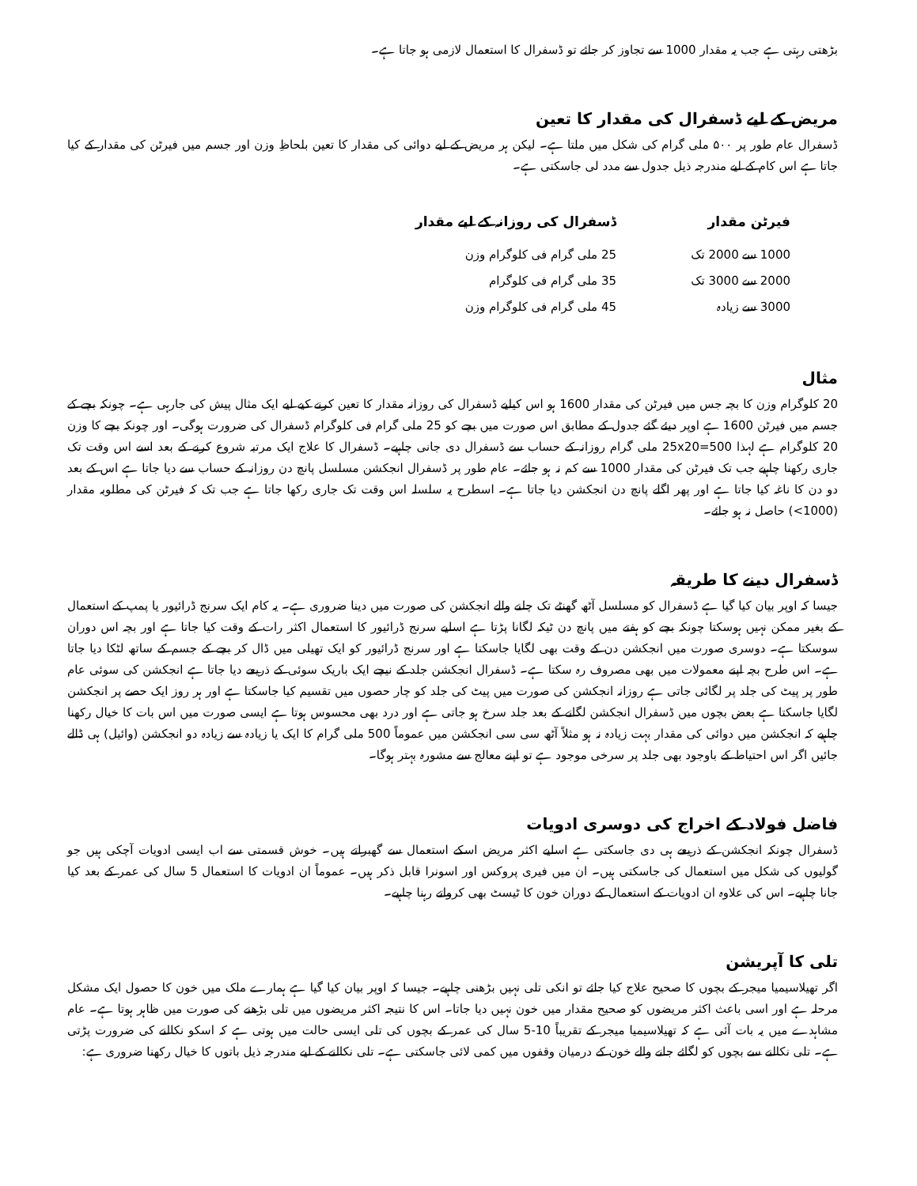بڑھتی رہتی ہے جب یہ مقدار 1000 سے تجاوز کر جائے تو ڈسفرال کا استعمال لازمی ہو جاتا ہے۔
مریض کے لیے ڈسفرال کی مقدار کا تعین
ڈسفرال عام طور پر ۵۰۰ ملی گرام کی شکل میں ملتا ہے۔ لیکن ہر مریض کے لیے دوائی کی مقدار کا تعین بلحاظِ وزن اور جسم میں فیرٹن کی مقدار کے کیا جاتا ہے اس کام کے لیے مندرجہ ذیل جدول سے مدد لی جاسکتی ہے۔
| فیرٹن مقدار | ڈسفرال کی روزانہ کے لیے مقدار |
| --- | --- |
| 1000 سے 2000 تک | 25 ملی گرام فی کلوگرام وزن |
| 2000 سے 3000 تک | 35 ملی گرام فی کلوگرام |
| 3000 سے زیادہ | 45 ملی گرام فی کلوگرام وزن |
مثال
20 کلوگرام وزن کا بچہ جس میں فیرٹن کی مقدار 1600 ہو اس کیلیے ڈسفرال کی روزانہ مقدار کا تعین کرنے کیے لیے ایک مثال پیش کی جارہی ہے۔ چونکہ بچے کے جسم میں فیرٹن 1600 ہے اوپر دیئے گئے جدول کے مطابق اس صورت میں بچے کو 25 ملی گرام فی کلوگرام ڈسفرال کی ضرورت ہوگی۔ اور چونکہ بچے کا وزن 20 کلوگرام ہے لہذا 25x20=500 ملی گرام روزانہ کے حساب سے ڈسفرال دی جانی چاہیے۔ ڈسفرال کا علاج ایک مرتبہ شروع کرنے کے بعد اسے اس وقت تک جاری رکھنا چاہیے جب تک فیرٹن کی مقدار 1000 سے کم نہ ہو جائے۔ عام طور پر ڈسفرال انجکشن مسلسل پانچ دن روزانہ کے حساب سے دیا جاتا ہے اس کے بعد دو دن کا ناغہ کیا جاتا ہے اور پھر اگلے پانچ دن انجکشن دیا جاتا ہے۔ اسطرح یہ سلسلہ اس وقت تک جاری رکھا جاتا ہے جب تک کہ فیرٹن کی مطلوبہ مقدار (1000>) حاصل نہ ہو جائے۔
ڈسفرال دینے کا طریقہ
جیسا کہ اوپر بیان کیا گیا ہے ڈسفرال کو مسلسل آٹھ گھنٹے تک چلنے والے انجکشن کی صورت میں دینا ضروری ہے۔ یہ کام ایک سرنج ڈرائیور یا پمپ کے استعمال کے بغیر ممکن نہیں ہوسکتا چونکہ بچے کو ہفتے میں پانچ دن ٹیکہ لگانا پڑتا ہے اسلیے سرنج ڈرائیور کا استعمال اکثر رات کے وقت کیا جاتا ہے اور بچہ اس دوران سوسکتا ہے۔ دوسری صورت میں انجکشن دن کے وقت بھی لگایا جاسکتا ہے اور سرنج ڈرائیور کو ایک تھیلی میں ڈال کر بچے کے جسم کے ساتھ لٹکا دیا جاتا ہے۔ اس طرح بچہ اپنے معمولات میں بھی مصروف رہ سکتا ہے۔ ڈسفرال انجکشن جلد کے نیچے ایک باریک سوئی کے ذریعے دیا جاتا ہے انجکشن کی سوئی عام طور پر پیٹ کی جلد پر لگائی جاتی ہے روزانہ انجکشن کی صورت میں پیٹ کی جلد کو چار حصوں میں تقسیم کیا جاسکتا ہے اور ہر روز ایک حصے پر انجکشن لگایا جاسکتا ہے بعض بچوں میں ڈسفرال انجکشن لگانے کے بعد جلد سرخ ہو جاتی ہے اور درد بھی محسوس ہوتا ہے ایسی صورت میں اس بات کا خیال رکھنا چاہیے کہ انجکشن میں دوائی کی مقدار بہت زیادہ نہ ہو مثلاً آٹھ سی سی انجکشن میں عموماً 500 ملی گرام کا ایک یا زیادہ سے زیادہ دو انجکشن (وائیل) ہی ڈالے جائیں اگر اس احتیاط کے باوجود بھی جلد پر سرخی موجود ہے تو اپنے معالج سے مشورہ بہتر ہوگا۔
فاضل فولاد کے اخراج کی دوسری ادویات
ڈسفرال چونکہ انجکشن کے ذریعے ہی دی جاسکتی ہے اسلیے اکثر مریض اسکے استعمال سے گھبراتے ہیں۔ خوش قسمتی سے اب ایسی ادویات آچکی ہیں جو گولیوں کی شکل میں استعمال کی جاسکتی ہیں۔ ان میں فیری پروکس اور اسونرا قابل ذکر ہیں۔ عموماً ان ادویات کا استعمال 5 سال کی عمر کے بعد کیا جانا چاہیے۔ اس کی علاوہ ان ادویات کے استعمال کے دوران خون کا ٹیسٹ بھی کرواتے رہنا چاہیے۔
تلی کا آپریشن
اگر تھیلاسیمیا میجر کے بچوں کا صحیح علاج کیا جائے تو انکی تلی نہیں بڑھنی چاہیے۔ جیسا کہ اوپر بیان کیا گیا ہے ہمارے ملک میں خون کا حصول ایک مشکل مرحلہ ہے اور اسی باعث اکثر مریضوں کو صحیح مقدار میں خون نہیں دیا جاتا۔ اس کا نتیجہ اکثر مریضوں میں تلی بڑھنے کی صورت میں ظاہر ہوتا ہے۔ عام مشاہدے میں یہ بات آئی ہے کہ تھیلاسیمیا میجر کے تقریباً 10-5 سال کی عمر کے بچوں کی تلی ایسی حالت میں ہوتی ہے کہ اسکو نکالنے کی ضرورت پڑتی ہے۔ تلی نکالنے سے بچوں کو لگائے جانے والے خون کے درمیان وقفوں میں کمی لائی جاسکتی ہے۔ تلی نکالنے کے لیے مندرجہ ذیل باتوں کا خیال رکھنا ضروری ہے: